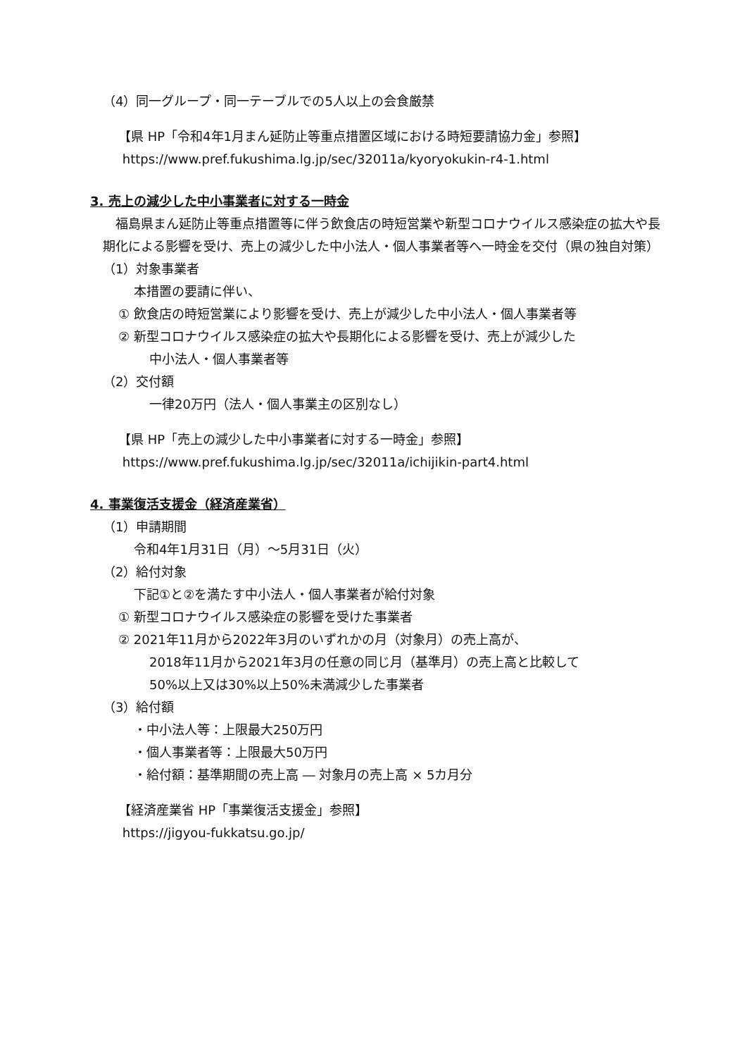（4）同一グループ・同一テーブルでの5人以上の会食厳禁
【県 HP「令和4年1月まん延防止等重点措置区域における時短要請協力金」参照】
https://www.pref.fukushima.lg.jp/sec/32011a/kyoryokukin-r4-1.html
3. 売上の減少した中小事業者に対する一時金
　福島県まん延防止等重点措置等に伴う飲食店の時短営業や新型コロナウイルス感染症の拡大や長期化による影響を受け、売上の減少した中小法人・個人事業者等へ一時金を交付（県の独自対策）
（1）対象事業者
本措置の要請に伴い、
① 飲食店の時短営業により影響を受け、売上が減少した中小法人・個人事業者等
② 新型コロナウイルス感染症の拡大や長期化による影響を受け、売上が減少した
中小法人・個人事業者等
（2）交付額
一律20万円（法人・個人事業主の区別なし）
【県 HP「売上の減少した中小事業者に対する一時金」参照】
https://www.pref.fukushima.lg.jp/sec/32011a/ichijikin-part4.html
4. 事業復活支援金（経済産業省）
（1）申請期間
令和4年1月31日（月）～5月31日（火）
（2）給付対象
下記①と②を満たす中小法人・個人事業者が給付対象
① 新型コロナウイルス感染症の影響を受けた事業者
② 2021年11月から2022年3月のいずれかの月（対象月）の売上高が、
2018年11月から2021年3月の任意の同じ月（基準月）の売上高と比較して
50%以上又は30%以上50%未満減少した事業者
（3）給付額
・中小法人等：上限最大250万円
・個人事業者等：上限最大50万円
・給付額：基準期間の売上高 ― 対象月の売上高 × 5カ月分
【経済産業省 HP「事業復活支援金」参照】
https://jigyou-fukkatsu.go.jp/